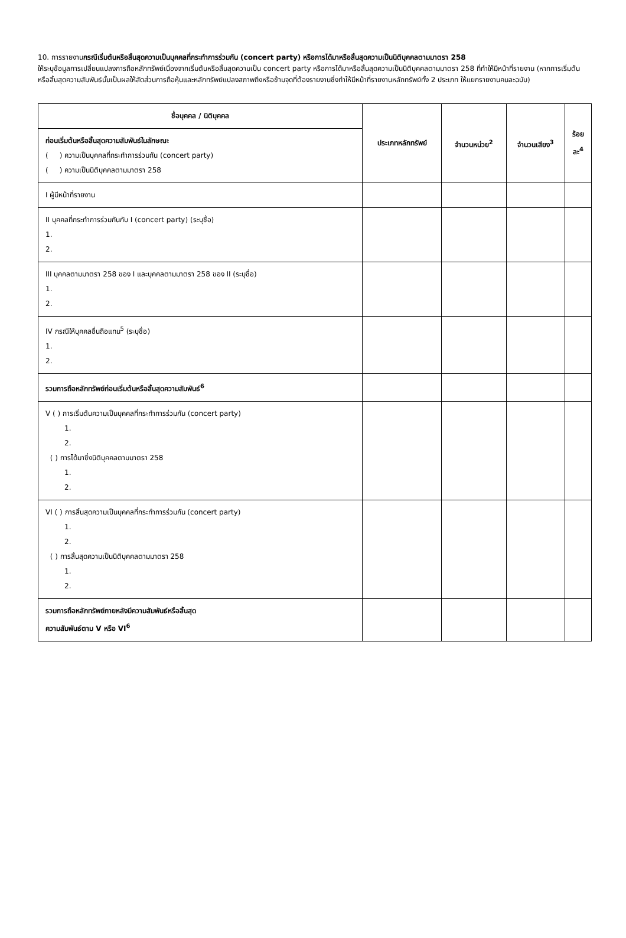10. การรายงานกรณีเริ่มต้นหรือสิ้นสุดความเป็นบุคคลที่กระทำการร่วมกัน (concert party) หรือการได้มาหรือสิ้นสุดความเป็นนิติบุคคลตามมาตรา 258
ให้ระบุข้อมูลการเปลี่ยนแปลงการถือหลักทรัพย์เนื่องจากเริ่มต้นหรือสิ้นสุดความเป็น concert party หรือการได้มาหรือสิ้นสุดความเป็นนิติบุคคลตามมาตรา 258 ที่ทำให้มีหน้าที่รายงาน (หากการเริ่มต้นหรือสิ้นสุดความสัมพันธ์นั้นเป็นผลให้สัดส่วนการถือหุ้นและหลักทรัพย์แปลงสภาพถึงหรือข้ามจุดที่ต้องรายงานซึ่งทำให้มีหน้าที่รายงานหลักทรัพย์ทั้ง 2 ประเภท ให้แยกรายงานคนละฉบับ)
| ชื่อบุคคล / นิติบุคคล | ประเภทหลักทรัพย์ | จำนวนหน่วย<sup>2</sup> | จำนวนเสียง<sup>3</sup> | ร้อยละ<sup>4</sup> |
| --- | --- | --- | --- | --- |
| ก่อนเริ่มต้นหรือสิ้นสุดความสัมพันธ์ในลักษณะ ( ) ความเป็นบุคคลที่กระทำการร่วมกัน (concert party) ( ) ความเป็นนิติบุคคลตามมาตรา 258 | | | | |
| I ผู้มีหน้าที่รายงาน | | | | |
| II บุคคลที่กระทำการร่วมกันกับ I (concert party) (ระบุชื่อ) 1. 2. | | | | |
| III บุคคลตามมาตรา 258 ของ I และบุคคลตามมาตรา 258 ของ II (ระบุชื่อ) 1. 2. | | | | |
| IV กรณีให้บุคคลอื่นถือแทน<sup>5</sup> (ระบุชื่อ) 1. 2. | | | | |
| รวมการถือหลักทรัพย์ก่อนเริ่มต้นหรือสิ้นสุดความสัมพันธ์<sup>6</sup> | | | | |
| V ( ) การเริ่มต้นความเป็นบุคคลที่กระทำการร่วมกัน (concert party) 1. 2. ( ) การได้มาซึ่งนิติบุคคลตามมาตรา 258 1. 2. | | | | |
| VI ( ) การสิ้นสุดความเป็นบุคคลที่กระทำการร่วมกัน (concert party) 1. 2. ( ) การสิ้นสุดความเป็นนิติบุคคลตามมาตรา 258 1. 2. | | | | |
| รวมการถือหลักทรัพย์ภายหลังมีความสัมพันธ์หรือสิ้นสุด ความสัมพันธ์ตาม V หรือ VI<sup>6</sup> | | | | |